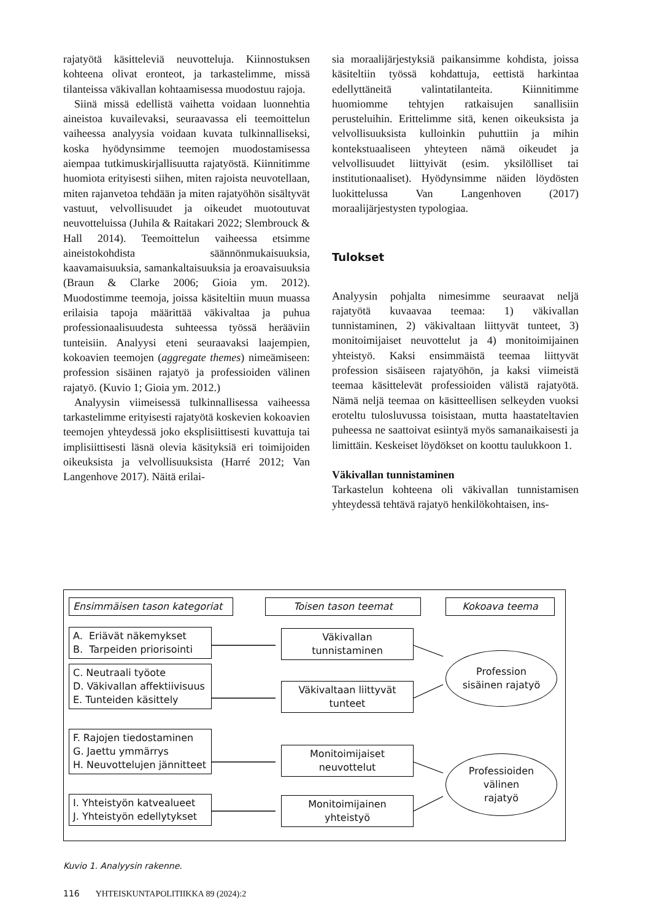rajatyötä käsitteleviä neuvotteluja. Kiinnostuksen kohteena olivat eronteot, ja tarkastelimme, missä tilanteissa väkivallan kohtaamisessa muodostuu rajoja.
Siinä missä edellistä vaihetta voidaan luonnehtia aineistoa kuvailevaksi, seuraavassa eli teemoittelun vaiheessa analyysia voidaan kuvata tulkinnalliseksi, koska hyödynsimme teemojen muodostamisessa aiempaa tutkimuskirjallisuutta rajatyöstä. Kiinnitimme huomiota erityisesti siihen, miten rajoista neuvotellaan, miten rajanvetoa tehdään ja miten rajatyöhön sisältyvät vastuut, velvollisuudet ja oikeudet muotoutuvat neuvotteluissa (Juhila & Raitakari 2022; Slembrouck & Hall 2014). Teemoittelun vaiheessa etsimme aineistokohdista säännönmukaisuuksia, kaavamaisuuksia, samankaltaisuuksia ja eroavaisuuksia (Braun & Clarke 2006; Gioia ym. 2012). Muodostimme teemoja, joissa käsiteltiin muun muassa erilaisia tapoja määrittää väkivaltaa ja puhua professionaalisuudesta suhteessa työssä herääviin tunteisiin. Analyysi eteni seuraavaksi laajempien, kokoavien teemojen (aggregate themes) nimeämiseen: profession sisäinen rajatyö ja professioiden välinen rajatyö. (Kuvio 1; Gioia ym. 2012.)
Analyysin viimeisessä tulkinnallisessa vaiheessa tarkastelimme erityisesti rajatyötä koskevien kokoavien teemojen yhteydessä joko eksplisiittisesti kuvattuja tai implisiittisesti läsnä olevia käsityksiä eri toimijoiden oikeuksista ja velvollisuuksista (Harré 2012; Van Langenhove 2017). Näitä erilai-
sia moraalijärjestyksiä paikansimme kohdista, joissa käsiteltiin työssä kohdattuja, eettistä harkintaa edellyttäneitä valintatilanteita. Kiinnitimme huomiomme tehtyjen ratkaisujen sanallisiin perusteluihin. Erittelimme sitä, kenen oikeuksista ja velvollisuuksista kulloinkin puhuttiin ja mihin kontekstuaaliseen yhteyteen nämä oikeudet ja velvollisuudet liittyivät (esim. yksilölliset tai institutionaaliset). Hyödynsimme näiden löydösten luokittelussa Van Langenhoven (2017) moraalijärjestysten typologiaa.
Tulokset
Analyysin pohjalta nimesimme seuraavat neljä rajatyötä kuvaavaa teemaa: 1) väkivallan tunnistaminen, 2) väkivaltaan liittyvät tunteet, 3) monitoimijaiset neuvottelut ja 4) monitoimijainen yhteistyö. Kaksi ensimmäistä teemaa liittyvät profession sisäiseen rajatyöhön, ja kaksi viimeistä teemaa käsittelevät professioiden välistä rajatyötä. Nämä neljä teemaa on käsitteellisen selkeyden vuoksi eroteltu tulosluvussa toisistaan, mutta haastateltavien puheessa ne saattoivat esiintyä myös samanaikaisesti ja limittäin. Keskeiset löydökset on koottu taulukkoon 1.
Väkivallan tunnistaminen
Tarkastelun kohteena oli väkivallan tunnistamisen yhteydessä tehtävä rajatyö henkilökohtaisen, ins-
Ensimmäisen tason kategoriat
Toisen tason teemat Kokoava teema
A. Eriävät näkemykset
B. Tarpeiden priorisointi
C. Neutraali työote
D. Väkivallan affektiivisuus
E. Tunteiden käsittely
F. Rajojen tiedostaminen
G. Jaettu ymmärrys
H. Neuvottelujen jännitteet
I. Yhteistyön katvealueet
J. Yhteistyön edellytykset
Väkivallan tunnistaminen
Väkivaltaan liittyvät tunteet
Monitoimijaiset neuvottelut
Monitoimijainen yhteistyö
Profession
sisäinen rajatyö
Professioiden
välinen
rajatyö
Kuvio 1. Analyysin rakenne.
116 YHTEISKUNTAPOLITIIKKA 89 (2024):2